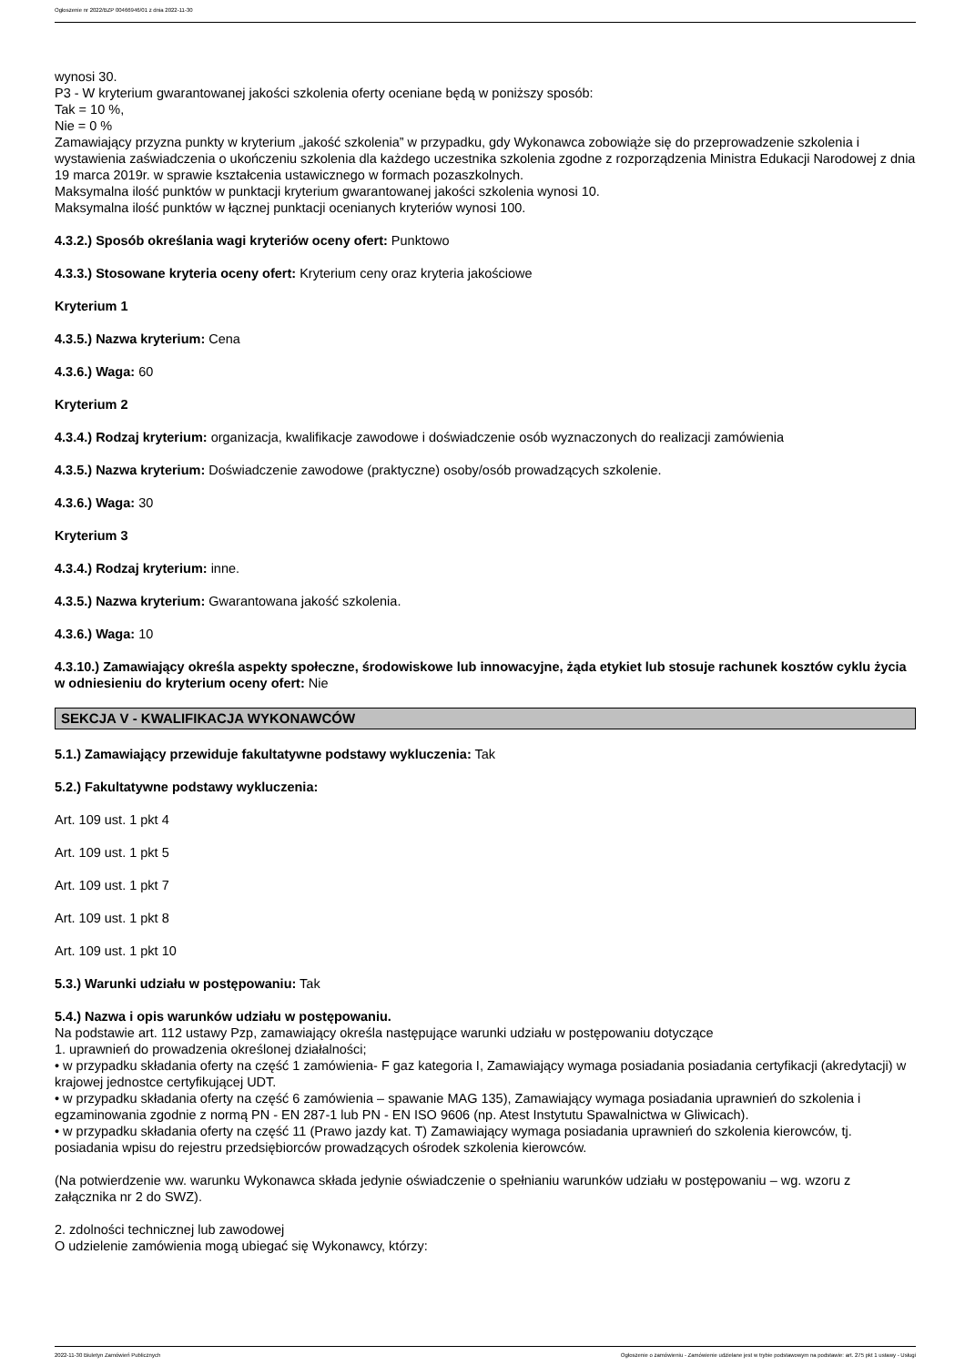Ogłoszenie nr 2022/BZP 00466946/01 z dnia 2022-11-30
wynosi 30.
P3 - W kryterium gwarantowanej jakości szkolenia oferty oceniane będą w poniższy sposób:
Tak = 10 %,
Nie = 0 %
Zamawiający przyzna punkty w kryterium „jakość szkolenia” w przypadku, gdy Wykonawca zobowiąże się do przeprowadzenie szkolenia i wystawienia zaświadczenia o ukończeniu szkolenia dla każdego uczestnika szkolenia zgodne z rozporządzenia Ministra Edukacji Narodowej z dnia 19 marca 2019r. w sprawie kształcenia ustawicznego w formach pozaszkolnych.
Maksymalna ilość punktów w punktacji kryterium gwarantowanej jakości szkolenia wynosi 10.
Maksymalna ilość punktów w łącznej punktacji ocenianych kryteriów wynosi 100.
4.3.2.) Sposób określania wagi kryteriów oceny ofert: Punktowo
4.3.3.) Stosowane kryteria oceny ofert: Kryterium ceny oraz kryteria jakościowe
Kryterium 1
4.3.5.) Nazwa kryterium: Cena
4.3.6.) Waga: 60
Kryterium 2
4.3.4.) Rodzaj kryterium: organizacja, kwalifikacje zawodowe i doświadczenie osób wyznaczonych do realizacji zamówienia
4.3.5.) Nazwa kryterium: Doświadczenie zawodowe (praktyczne) osoby/osób prowadzących szkolenie.
4.3.6.) Waga: 30
Kryterium 3
4.3.4.) Rodzaj kryterium: inne.
4.3.5.) Nazwa kryterium: Gwarantowana jakość szkolenia.
4.3.6.) Waga: 10
4.3.10.) Zamawiający określa aspekty społeczne, środowiskowe lub innowacyjne, żąda etykiet lub stosuje rachunek kosztów cyklu życia w odniesieniu do kryterium oceny ofert: Nie
SEKCJA V - KWALIFIKACJA WYKONAWCÓW
5.1.) Zamawiający przewiduje fakultatywne podstawy wykluczenia: Tak
5.2.) Fakultatywne podstawy wykluczenia:
Art. 109 ust. 1 pkt 4
Art. 109 ust. 1 pkt 5
Art. 109 ust. 1 pkt 7
Art. 109 ust. 1 pkt 8
Art. 109 ust. 1 pkt 10
5.3.) Warunki udziału w postępowaniu: Tak
5.4.) Nazwa i opis warunków udziału w postępowaniu.
Na podstawie art. 112 ustawy Pzp, zamawiający określa następujące warunki udziału w postępowaniu dotyczące
1. uprawnień do prowadzenia określonej działalności;
• w przypadku składania oferty na część 1 zamówienia- F gaz kategoria I, Zamawiający wymaga posiadania posiadania certyfikacji (akredytacji) w krajowej jednostce certyfikującej UDT.
• w przypadku składania oferty na część 6 zamówienia – spawanie MAG 135), Zamawiający wymaga posiadania uprawnień do szkolenia i egzaminowania zgodnie z normą PN - EN 287-1 lub PN - EN ISO 9606 (np. Atest Instytutu Spawalnictwa w Gliwicach).
• w przypadku składania oferty na część 11 (Prawo jazdy kat. T) Zamawiający wymaga posiadania uprawnień do szkolenia kierowców, tj. posiadania wpisu do rejestru przedsiębiorców prowadzących ośrodek szkolenia kierowców.
(Na potwierdzenie ww. warunku Wykonawca składa jedynie oświadczenie o spełnianiu warunków udziału w postępowaniu – wg. wzoru z załącznika nr 2 do SWZ).
2. zdolności technicznej lub zawodowej
O udzielenie zamówienia mogą ubiegać się Wykonawcy, którzy:
2022-11-30 Biuletyn Zamówień Publicznych Ogłoszenie o zamówieniu - Zamówienie udzielane jest w trybie podstawowym na podstawie: art. 275 pkt 1 ustawy - Usługi